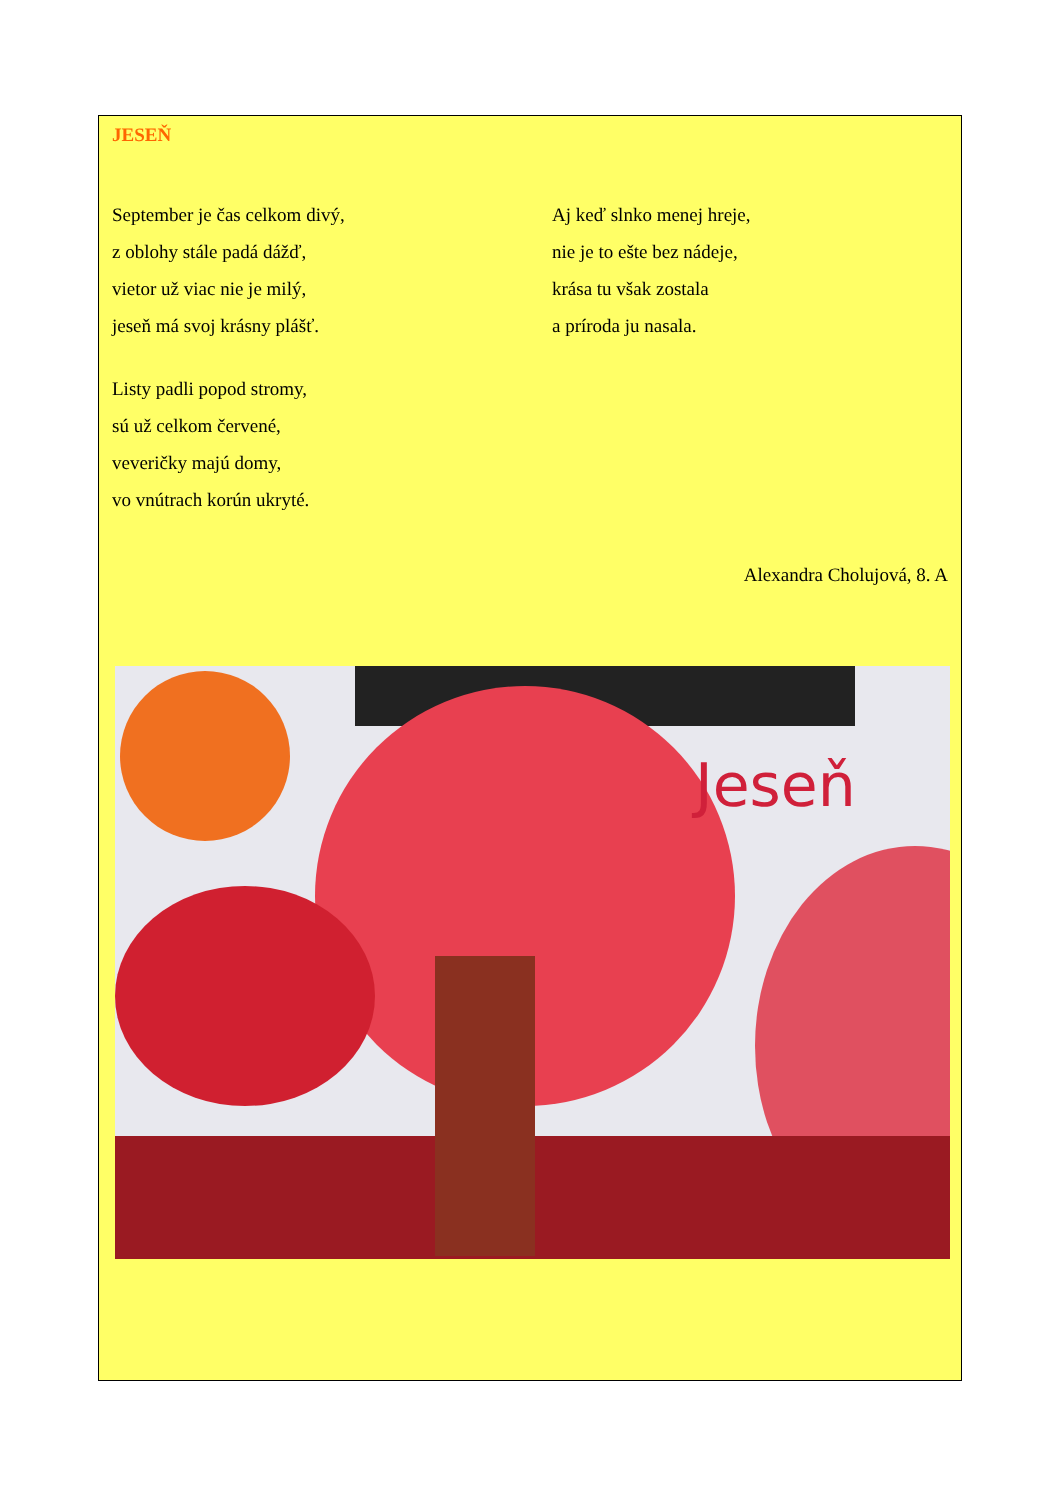JESEŇ
September je čas celkom divý,
z oblohy stále padá dážď,
vietor už viac nie je milý,
jeseň má svoj krásny plášť.
Listy padli popod stromy,
sú už celkom červené,
veveričky majú domy,
vo vnútrach korún ukryté.
Aj keď slnko menej hreje,
nie je to ešte bez nádeje,
krása tu však zostala
a príroda ju nasala.
Alexandra Cholujová, 8. A
Jeseň